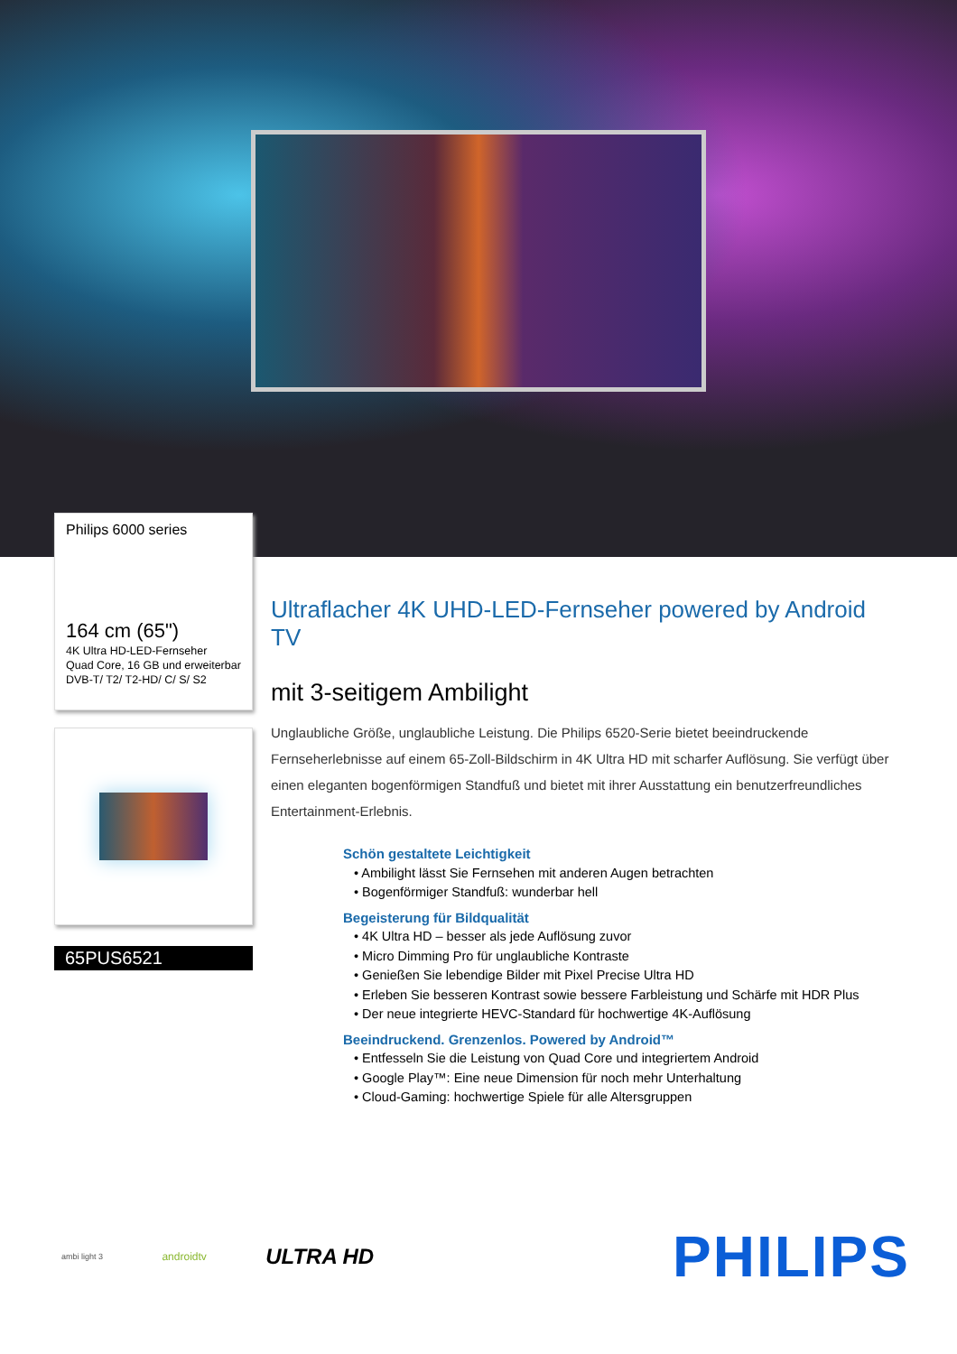Philips 6000 series
164 cm (65")
4K Ultra HD-LED-Fernseher
Quad Core, 16 GB und erweiterbar
DVB-T/ T2/ T2-HD/ C/ S/ S2
65PUS6521
Ultraflacher 4K UHD-LED-Fernseher powered by Android TV
mit 3-seitigem Ambilight
Unglaubliche Größe, unglaubliche Leistung. Die Philips 6520-Serie bietet beeindruckende Fernseherlebnisse auf einem 65-Zoll-Bildschirm in 4K Ultra HD mit scharfer Auflösung. Sie verfügt über einen eleganten bogenförmigen Standfuß und bietet mit ihrer Ausstattung ein benutzerfreundliches Entertainment-Erlebnis.
Schön gestaltete Leichtigkeit
• Ambilight lässt Sie Fernsehen mit anderen Augen betrachten
• Bogenförmiger Standfuß: wunderbar hell
Begeisterung für Bildqualität
• 4K Ultra HD – besser als jede Auflösung zuvor
• Micro Dimming Pro für unglaubliche Kontraste
• Genießen Sie lebendige Bilder mit Pixel Precise Ultra HD
• Erleben Sie besseren Kontrast sowie bessere Farbleistung und Schärfe mit HDR Plus
• Der neue integrierte HEVC-Standard für hochwertige 4K-Auflösung
Beeindruckend. Grenzenlos. Powered by Android™
• Entfesseln Sie die Leistung von Quad Core und integriertem Android
• Google Play™: Eine neue Dimension für noch mehr Unterhaltung
• Cloud-Gaming: hochwertige Spiele für alle Altersgruppen
ambi light 3 androidtv ULTRA HD PHILIPS